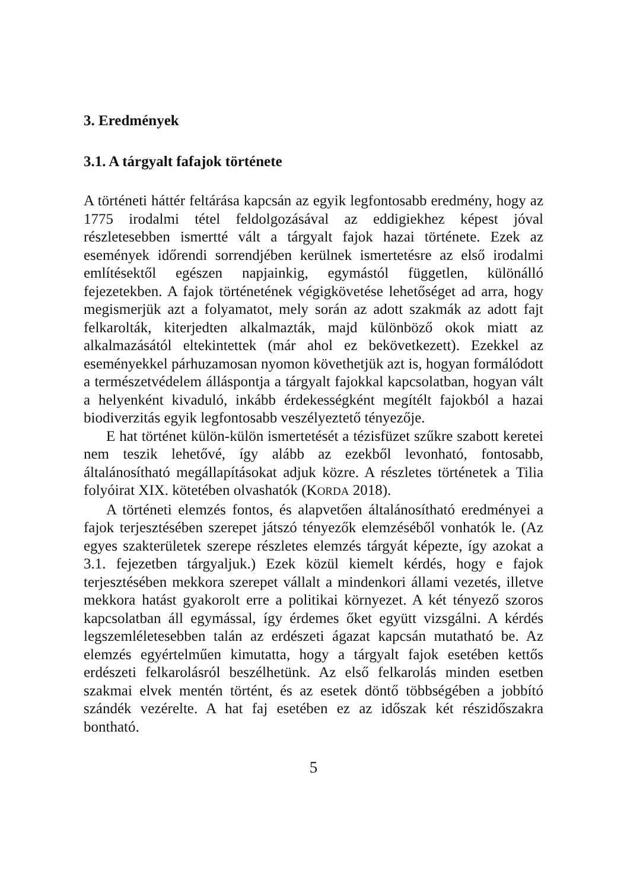3. Eredmények
3.1. A tárgyalt fafajok története
A történeti háttér feltárása kapcsán az egyik legfontosabb eredmény, hogy az 1775 irodalmi tétel feldolgozásával az eddigiekhez képest jóval részletesebben ismertté vált a tárgyalt fajok hazai története. Ezek az események időrendi sorrendjében kerülnek ismertetésre az első irodalmi említésektől egészen napjainkig, egymástól független, különálló fejezetekben. A fajok történetének végigkövetése lehetőséget ad arra, hogy megismerjük azt a folyamatot, mely során az adott szakmák az adott fajt felkarolták, kiterjedten alkalmazták, majd különböző okok miatt az alkalmazásától eltekintettek (már ahol ez bekövetkezett). Ezekkel az eseményekkel párhuzamosan nyomon követhetjük azt is, hogyan formálódott a természetvédelem álláspontja a tárgyalt fajokkal kapcsolatban, hogyan vált a helyenként kivaduló, inkább érdekességként megítélt fajokból a hazai biodiverzitás egyik legfontosabb veszélyeztető tényezője.
E hat történet külön-külön ismertetését a tézisfüzet szűkre szabott keretei nem teszik lehetővé, így alább az ezekből levonható, fontosabb, általánosítható megállapításokat adjuk közre. A részletes történetek a Tilia folyóirat XIX. kötetében olvashatók (KORDA 2018).
A történeti elemzés fontos, és alapvetően általánosítható eredményei a fajok terjesztésében szerepet játszó tényezők elemzéséből vonhatók le. (Az egyes szakterületek szerepe részletes elemzés tárgyát képezte, így azokat a 3.1. fejezetben tárgyaljuk.) Ezek közül kiemelt kérdés, hogy e fajok terjesztésében mekkora szerepet vállalt a mindenkori állami vezetés, illetve mekkora hatást gyakorolt erre a politikai környezet. A két tényező szoros kapcsolatban áll egymással, így érdemes őket együtt vizsgálni. A kérdés legszemléletesebben talán az erdészeti ágazat kapcsán mutatható be. Az elemzés egyértelműen kimutatta, hogy a tárgyalt fajok esetében kettős erdészeti felkarolásról beszélhetünk. Az első felkarolás minden esetben szakmai elvek mentén történt, és az esetek döntő többségében a jobbító szándék vezérelte. A hat faj esetében ez az időszak két részidőszakra bontható.
5